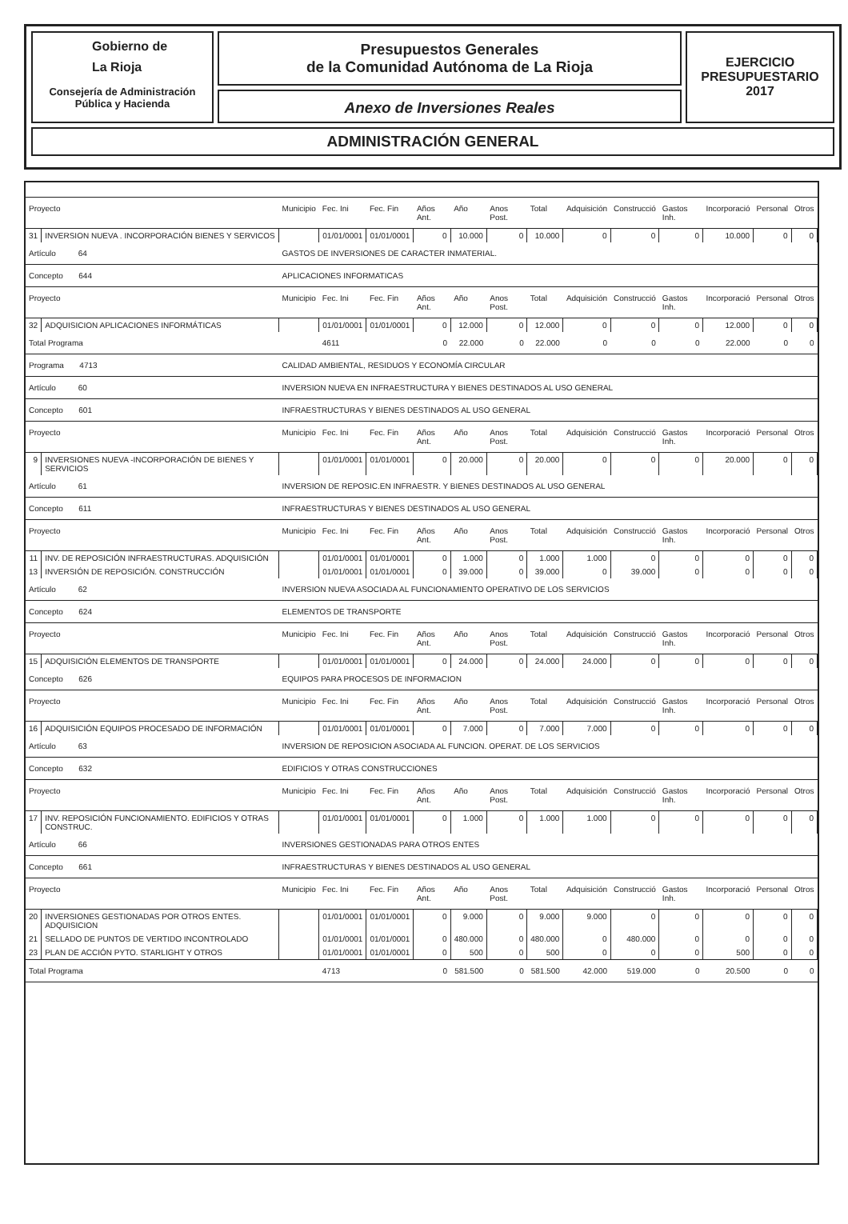Gobierno de
La Rioja
Consejería de Administración
Pública y Hacienda
Presupuestos Generales
de la Comunidad Autónoma de La Rioja
Anexo de Inversiones Reales
EJERCICIO
PRESUPUESTARIO
2017
ADMINISTRACIÓN GENERAL
| Proyecto | | Municipio | Fec. Ini | Fec. Fin | Años Ant. | Año | Anos Post. | Total | Adquisición | Construcció | Gastos Inh. | Incorporació | Personal | Otros |
| --- | --- | --- | --- | --- | --- | --- | --- | --- | --- | --- | --- | --- | --- | --- |
| 31 | INVERSION NUEVA . INCORPORACIÓN BIENES Y SERVICOS | | 01/01/0001 | 01/01/0001 | 0 | 10.000 | 0 | 10.000 | 0 | 0 | 0 | 10.000 | 0 | 0 |
| Artículo 64 | | GASTOS DE INVERSIONES DE CARACTER INMATERIAL. | | | | | | | | | | | | |
| Concepto 644 | | APLICACIONES INFORMATICAS | | | | | | | | | | | | |
| Proyecto | | Municipio | Fec. Ini | Fec. Fin | Años Ant. | Año | Anos Post. | Total | Adquisición | Construcció | Gastos Inh. | Incorporació | Personal | Otros |
| 32 | ADQUISICION APLICACIONES INFORMÁTICAS | | 01/01/0001 | 01/01/0001 | 0 | 12.000 | 0 | 12.000 | 0 | 0 | 0 | 12.000 | 0 | 0 |
| Total Programa | | | 4611 | | 0 | 22.000 | 0 | 22.000 | 0 | 0 | 0 | 22.000 | 0 | 0 |
| Programa 4713 | | CALIDAD AMBIENTAL, RESIDUOS Y ECONOMÍA CIRCULAR | | | | | | | | | | | | |
| Artículo 60 | | INVERSION NUEVA EN INFRAESTRUCTURA Y BIENES DESTINADOS AL USO GENERAL | | | | | | | | | | | | |
| Concepto 601 | | INFRAESTRUCTURAS Y BIENES DESTINADOS AL USO GENERAL | | | | | | | | | | | | |
| Proyecto | | Municipio | Fec. Ini | Fec. Fin | Años Ant. | Año | Anos Post. | Total | Adquisición | Construcció | Gastos Inh. | Incorporació | Personal | Otros |
| 9 | INVERSIONES NUEVA -INCORPORACIÓN DE BIENES Y SERVICIOS | | 01/01/0001 | 01/01/0001 | 0 | 20.000 | 0 | 20.000 | 0 | 0 | 0 | 20.000 | 0 | 0 |
| Artículo 61 | | INVERSION DE REPOSIC.EN INFRAESTR. Y BIENES DESTINADOS AL USO GENERAL | | | | | | | | | | | | |
| Concepto 611 | | INFRAESTRUCTURAS Y BIENES DESTINADOS AL USO GENERAL | | | | | | | | | | | | |
| Proyecto | | Municipio | Fec. Ini | Fec. Fin | Años Ant. | Año | Anos Post. | Total | Adquisición | Construcció | Gastos Inh. | Incorporació | Personal | Otros |
| 11 | INV. DE REPOSICIÓN INFRAESTRUCTURAS. ADQUISICIÓN | | 01/01/0001 | 01/01/0001 | 0 | 1.000 | 0 | 1.000 | 1.000 | 0 | 0 | 0 | 0 | 0 |
| 13 | INVERSIÓN DE REPOSICIÓN. CONSTRUCCIÓN | | 01/01/0001 | 01/01/0001 | 0 | 39.000 | 0 | 39.000 | 0 | 39.000 | 0 | 0 | 0 | 0 |
| Artículo 62 | | INVERSION NUEVA ASOCIADA AL FUNCIONAMIENTO OPERATIVO DE LOS SERVICIOS | | | | | | | | | | | | |
| Concepto 624 | | ELEMENTOS DE TRANSPORTE | | | | | | | | | | | | |
| Proyecto | | Municipio | Fec. Ini | Fec. Fin | Años Ant. | Año | Anos Post. | Total | Adquisición | Construcció | Gastos Inh. | Incorporació | Personal | Otros |
| 15 | ADQUISICIÓN ELEMENTOS DE TRANSPORTE | | 01/01/0001 | 01/01/0001 | 0 | 24.000 | 0 | 24.000 | 24.000 | 0 | 0 | 0 | 0 | 0 |
| Concepto 626 | | EQUIPOS PARA PROCESOS DE INFORMACION | | | | | | | | | | | | |
| Proyecto | | Municipio | Fec. Ini | Fec. Fin | Años Ant. | Año | Anos Post. | Total | Adquisición | Construcció | Gastos Inh. | Incorporació | Personal | Otros |
| 16 | ADQUISICIÓN EQUIPOS PROCESADO DE INFORMACIÓN | | 01/01/0001 | 01/01/0001 | 0 | 7.000 | 0 | 7.000 | 7.000 | 0 | 0 | 0 | 0 | 0 |
| Artículo 63 | | INVERSION DE REPOSICION ASOCIADA AL FUNCION. OPERAT. DE LOS SERVICIOS | | | | | | | | | | | | |
| Concepto 632 | | EDIFICIOS Y OTRAS CONSTRUCCIONES | | | | | | | | | | | | |
| Proyecto | | Municipio | Fec. Ini | Fec. Fin | Años Ant. | Año | Anos Post. | Total | Adquisición | Construcció | Gastos Inh. | Incorporació | Personal | Otros |
| 17 | INV. REPOSICIÓN FUNCIONAMIENTO. EDIFICIOS Y OTRAS CONSTRUC. | | 01/01/0001 | 01/01/0001 | 0 | 1.000 | 0 | 1.000 | 1.000 | 0 | 0 | 0 | 0 | 0 |
| Artículo 66 | | INVERSIONES GESTIONADAS PARA OTROS ENTES | | | | | | | | | | | | |
| Concepto 661 | | INFRAESTRUCTURAS Y BIENES DESTINADOS AL USO GENERAL | | | | | | | | | | | | |
| Proyecto | | Municipio | Fec. Ini | Fec. Fin | Años Ant. | Año | Anos Post. | Total | Adquisición | Construcció | Gastos Inh. | Incorporació | Personal | Otros |
| 20 | INVERSIONES GESTIONADAS POR OTROS ENTES. ADQUISICION | | 01/01/0001 | 01/01/0001 | 0 | 9.000 | 0 | 9.000 | 9.000 | 0 | 0 | 0 | 0 | 0 |
| 21 | SELLADO DE PUNTOS DE VERTIDO INCONTROLADO | | 01/01/0001 | 01/01/0001 | 0 | 480.000 | 0 | 480.000 | 0 | 480.000 | 0 | 0 | 0 | 0 |
| 23 | PLAN DE ACCIÓN PYTO. STARLIGHT Y OTROS | | 01/01/0001 | 01/01/0001 | 0 | 500 | 0 | 500 | 0 | 0 | 0 | 500 | 0 | 0 |
| Total Programa | | | 4713 | | 0 | 581.500 | 0 | 581.500 | 42.000 | 519.000 | 0 | 20.500 | 0 | 0 |